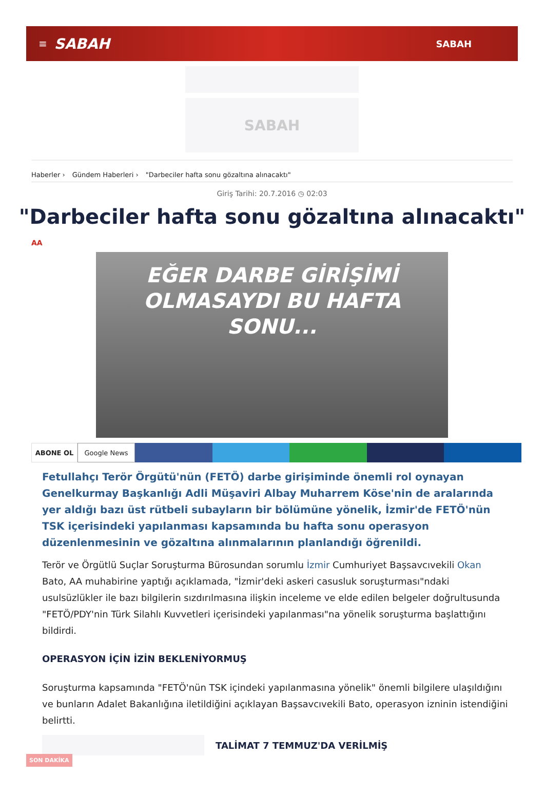≡ SABAH SABAH
SABAH
Haberler › Gündem Haberleri › "Darbeciler hafta sonu gözaltına alınacaktı"
Giriş Tarihi: 20.7.2016 ◷ 02:03
"Darbeciler hafta sonu gözaltına alınacaktı"
AA
EĞER DARBE GİRİŞİMİ
OLMASAYDI BU HAFTA SONU...
ABONE OL Google News
Fetullahçı Terör Örgütü'nün (FETÖ) darbe girişiminde önemli rol oynayan Genelkurmay Başkanlığı Adli Müşaviri Albay Muharrem Köse'nin de aralarında yer aldığı bazı üst rütbeli subayların bir bölümüne yönelik, İzmir'de FETÖ'nün TSK içerisindeki yapılanması kapsamında bu hafta sonu operasyon düzenlenmesinin ve gözaltına alınmalarının planlandığı öğrenildi.
Terör ve Örgütlü Suçlar Soruşturma Bürosundan sorumlu İzmir Cumhuriyet Başsavcıvekili Okan Bato, AA muhabirine yaptığı açıklamada, "İzmir'deki askeri casusluk soruşturması"ndaki usulsüzlükler ile bazı bilgilerin sızdırılmasına ilişkin inceleme ve elde edilen belgeler doğrultusunda "FETÖ/PDY'nin Türk Silahlı Kuvvetleri içerisindeki yapılanması"na yönelik soruşturma başlattığını bildirdi.
OPERASYON İÇİN İZİN BEKLENİYORMUŞ
Soruşturma kapsamında "FETÖ'nün TSK içindeki yapılanmasına yönelik" önemli bilgilere ulaşıldığını ve bunların Adalet Bakanlığına iletildiğini açıklayan Başsavcıvekili Bato, operasyon izninin istendiğini belirtti.
TALİMAT 7 TEMMUZ'DA VERİLMİŞ
SON DAKİKA